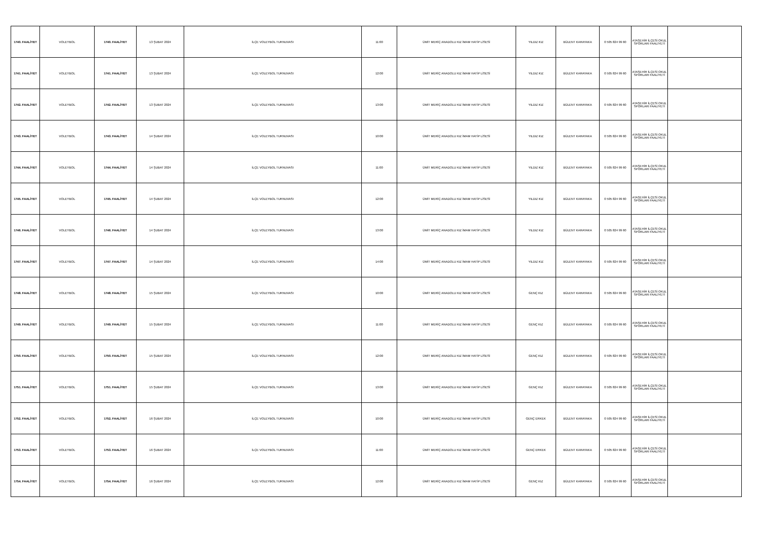| 1740. FAALİYET | VOLEYBOL | 1740. FAALİYET | 13 ŞUBAT 2024 | İLÇE VOLEYBOL TURNUVASI | 11:00 | ÜMİT MERİÇ ANADOLU KIZ İMAM HATİP LİSESİ | YILDIZ KIZ | BÜLENT KARAYAKA | 0 505 824 99 60 | ATAŞEHİR İLÇESİ OKUL SPORLARI FAALİYETİ | |
| 1741. FAALİYET | VOLEYBOL | 1741. FAALİYET | 13 ŞUBAT 2024 | İLÇE VOLEYBOL TURNUVASI | 12:00 | ÜMİT MERİÇ ANADOLU KIZ İMAM HATİP LİSESİ | YILDIZ KIZ | BÜLENT KARAYAKA | 0 505 824 99 60 | ATAŞEHİR İLÇESİ OKUL SPORLARI FAALİYETİ | |
| 1742. FAALİYET | VOLEYBOL | 1742. FAALİYET | 13 ŞUBAT 2024 | İLÇE VOLEYBOL TURNUVASI | 13:00 | ÜMİT MERİÇ ANADOLU KIZ İMAM HATİP LİSESİ | YILDIZ KIZ | BÜLENT KARAYAKA | 0 505 824 99 60 | ATAŞEHİR İLÇESİ OKUL SPORLARI FAALİYETİ | |
| 1743. FAALİYET | VOLEYBOL | 1743. FAALİYET | 14 ŞUBAT 2024 | İLÇE VOLEYBOL TURNUVASI | 10:00 | ÜMİT MERİÇ ANADOLU KIZ İMAM HATİP LİSESİ | YILDIZ KIZ | BÜLENT KARAYAKA | 0 505 824 99 60 | ATAŞEHİR İLÇESİ OKUL SPORLARI FAALİYETİ | |
| 1744. FAALİYET | VOLEYBOL | 1744. FAALİYET | 14 ŞUBAT 2024 | İLÇE VOLEYBOL TURNUVASI | 11:00 | ÜMİT MERİÇ ANADOLU KIZ İMAM HATİP LİSESİ | YILDIZ KIZ | BÜLENT KARAYAKA | 0 505 824 99 60 | ATAŞEHİR İLÇESİ OKUL SPORLARI FAALİYETİ | |
| 1745. FAALİYET | VOLEYBOL | 1745. FAALİYET | 14 ŞUBAT 2024 | İLÇE VOLEYBOL TURNUVASI | 12:00 | ÜMİT MERİÇ ANADOLU KIZ İMAM HATİP LİSESİ | YILDIZ KIZ | BÜLENT KARAYAKA | 0 505 824 99 60 | ATAŞEHİR İLÇESİ OKUL SPORLARI FAALİYETİ | |
| 1746. FAALİYET | VOLEYBOL | 1746. FAALİYET | 14 ŞUBAT 2024 | İLÇE VOLEYBOL TURNUVASI | 13:00 | ÜMİT MERİÇ ANADOLU KIZ İMAM HATİP LİSESİ | YILDIZ KIZ | BÜLENT KARAYAKA | 0 505 824 99 60 | ATAŞEHİR İLÇESİ OKUL SPORLARI FAALİYETİ | |
| 1747. FAALİYET | VOLEYBOL | 1747. FAALİYET | 14 ŞUBAT 2024 | İLÇE VOLEYBOL TURNUVASI | 14:00 | ÜMİT MERİÇ ANADOLU KIZ İMAM HATİP LİSESİ | YILDIZ KIZ | BÜLENT KARAYAKA | 0 505 824 99 60 | ATAŞEHİR İLÇESİ OKUL SPORLARI FAALİYETİ | |
| 1748. FAALİYET | VOLEYBOL | 1748. FAALİYET | 15 ŞUBAT 2024 | İLÇE VOLEYBOL TURNUVASI | 10:00 | ÜMİT MERİÇ ANADOLU KIZ İMAM HATİP LİSESİ | GENÇ KIZ | BÜLENT KARAYAKA | 0 505 824 99 60 | ATAŞEHİR İLÇESİ OKUL SPORLARI FAALİYETİ | |
| 1749. FAALİYET | VOLEYBOL | 1749. FAALİYET | 15 ŞUBAT 2024 | İLÇE VOLEYBOL TURNUVASI | 11:00 | ÜMİT MERİÇ ANADOLU KIZ İMAM HATİP LİSESİ | GENÇ KIZ | BÜLENT KARAYAKA | 0 505 824 99 60 | ATAŞEHİR İLÇESİ OKUL SPORLARI FAALİYETİ | |
| 1750. FAALİYET | VOLEYBOL | 1750. FAALİYET | 15 ŞUBAT 2024 | İLÇE VOLEYBOL TURNUVASI | 12:00 | ÜMİT MERİÇ ANADOLU KIZ İMAM HATİP LİSESİ | GENÇ KIZ | BÜLENT KARAYAKA | 0 505 824 99 60 | ATAŞEHİR İLÇESİ OKUL SPORLARI FAALİYETİ | |
| 1751. FAALİYET | VOLEYBOL | 1751. FAALİYET | 15 ŞUBAT 2024 | İLÇE VOLEYBOL TURNUVASI | 13:00 | ÜMİT MERİÇ ANADOLU KIZ İMAM HATİP LİSESİ | GENÇ KIZ | BÜLENT KARAYAKA | 0 505 824 99 60 | ATAŞEHİR İLÇESİ OKUL SPORLARI FAALİYETİ | |
| 1752. FAALİYET | VOLEYBOL | 1752. FAALİYET | 16 ŞUBAT 2024 | İLÇE VOLEYBOL TURNUVASI | 10:00 | ÜMİT MERİÇ ANADOLU KIZ İMAM HATİP LİSESİ | GENÇ ERKEK | BÜLENT KARAYAKA | 0 505 824 99 60 | ATAŞEHİR İLÇESİ OKUL SPORLARI FAALİYETİ | |
| 1753. FAALİYET | VOLEYBOL | 1753. FAALİYET | 16 ŞUBAT 2024 | İLÇE VOLEYBOL TURNUVASI | 11:00 | ÜMİT MERİÇ ANADOLU KIZ İMAM HATİP LİSESİ | GENÇ ERKEK | BÜLENT KARAYAKA | 0 505 824 99 60 | ATAŞEHİR İLÇESİ OKUL SPORLARI FAALİYETİ | |
| 1754. FAALİYET | VOLEYBOL | 1754. FAALİYET | 16 ŞUBAT 2024 | İLÇE VOLEYBOL TURNUVASI | 12:00 | ÜMİT MERİÇ ANADOLU KIZ İMAM HATİP LİSESİ | GENÇ KIZ | BÜLENT KARAYAKA | 0 505 824 99 60 | ATAŞEHİR İLÇESİ OKUL SPORLARI FAALİYETİ | |